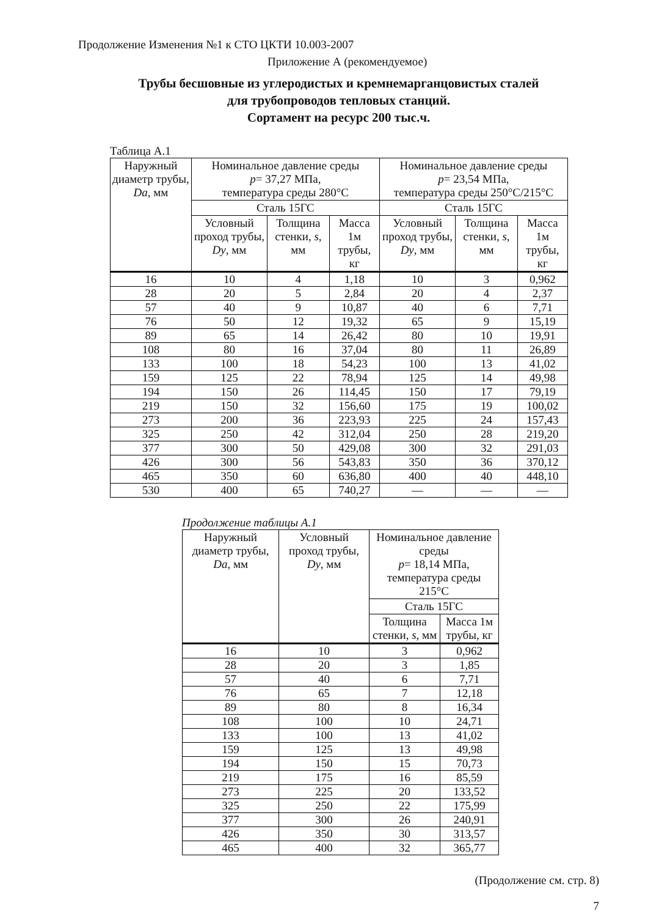Продолжение Изменения №1 к СТО ЦКТИ 10.003-2007
Приложение А (рекомендуемое)
Трубы бесшовные из углеродистых и кремнемарганцовистых сталей
для трубопроводов тепловых станций.
Сортамент на ресурс 200 тыс.ч.
Таблица А.1
| Наружный диаметр трубы, Da , мм | Номинальное давление среды p = 37,27 МПа, температура среды 280°С | | | Номинальное давление среды p = 23,54 МПа, температура среды 250°С/215°С | | |
| --- | --- | --- | --- | --- | --- | --- |
| | Сталь 15ГС | | | Сталь 15ГС | | |
| | Условный проход трубы, Dy , мм | Толщина стенки, s , мм | Масса 1м трубы, кг | Условный проход трубы, Dy , мм | Толщина стенки, s , мм | Масса 1м трубы, кг |
| 16 | 10 | 4 | 1,18 | 10 | 3 | 0,962 |
| 28 | 20 | 5 | 2,84 | 20 | 4 | 2,37 |
| 57 | 40 | 9 | 10,87 | 40 | 6 | 7,71 |
| 76 | 50 | 12 | 19,32 | 65 | 9 | 15,19 |
| 89 | 65 | 14 | 26,42 | 80 | 10 | 19,91 |
| 108 | 80 | 16 | 37,04 | 80 | 11 | 26,89 |
| 133 | 100 | 18 | 54,23 | 100 | 13 | 41,02 |
| 159 | 125 | 22 | 78,94 | 125 | 14 | 49,98 |
| 194 | 150 | 26 | 114,45 | 150 | 17 | 79,19 |
| 219 | 150 | 32 | 156,60 | 175 | 19 | 100,02 |
| 273 | 200 | 36 | 223,93 | 225 | 24 | 157,43 |
| 325 | 250 | 42 | 312,04 | 250 | 28 | 219,20 |
| 377 | 300 | 50 | 429,08 | 300 | 32 | 291,03 |
| 426 | 300 | 56 | 543,83 | 350 | 36 | 370,12 |
| 465 | 350 | 60 | 636,80 | 400 | 40 | 448,10 |
| 530 | 400 | 65 | 740,27 | — | — | — |
Продолжение таблицы А.1
| Наружный диаметр трубы, Da , мм | Условный проход трубы, Dy , мм | Номинальное давление среды p = 18,14 МПа, температура среды 215°С | |
| --- | --- | --- | --- |
| | | Сталь 15ГС | |
| | | Толщина стенки, s , мм | Масса 1м трубы, кг |
| 16 | 10 | 3 | 0,962 |
| 28 | 20 | 3 | 1,85 |
| 57 | 40 | 6 | 7,71 |
| 76 | 65 | 7 | 12,18 |
| 89 | 80 | 8 | 16,34 |
| 108 | 100 | 10 | 24,71 |
| 133 | 100 | 13 | 41,02 |
| 159 | 125 | 13 | 49,98 |
| 194 | 150 | 15 | 70,73 |
| 219 | 175 | 16 | 85,59 |
| 273 | 225 | 20 | 133,52 |
| 325 | 250 | 22 | 175,99 |
| 377 | 300 | 26 | 240,91 |
| 426 | 350 | 30 | 313,57 |
| 465 | 400 | 32 | 365,77 |
(Продолжение см. стр. 8)
7